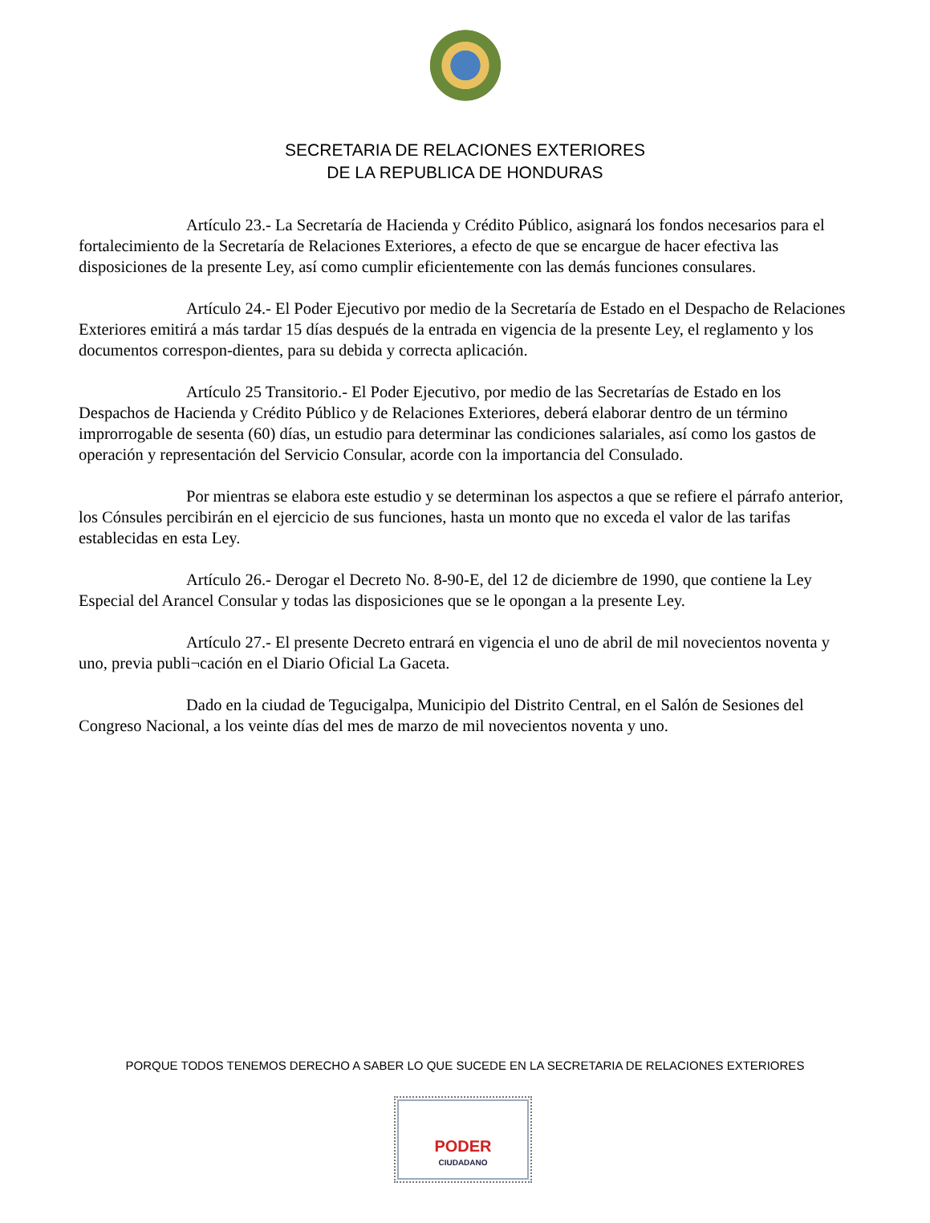SECRETARIA DE RELACIONES EXTERIORES
DE LA REPUBLICA DE HONDURAS
Artículo 23.- La Secretaría de Hacienda y Crédito Público, asignará los fondos necesarios para el fortalecimiento de la Secretaría de Relaciones Exteriores, a efecto de que se encargue de hacer efectiva las disposiciones de la presente Ley, así como cumplir eficientemente con las demás funciones consulares.
Artículo 24.- El Poder Ejecutivo por medio de la Secretaría de Estado en el Despacho de Relaciones Exteriores emitirá a más tardar 15 días después de la entrada en vigencia de la presente Ley, el reglamento y los documentos correspon-dientes, para su debida y correcta aplicación.
Artículo 25 Transitorio.- El Poder Ejecutivo, por medio de las Secretarías de Estado en los Despachos de Hacienda y Crédito Público y de Relaciones Exteriores, deberá elaborar dentro de un término improrrogable de sesenta (60) días, un estudio para determinar las condiciones salariales, así como los gastos de operación y representación del Servicio Consular, acorde con la importancia del Consulado.
Por mientras se elabora este estudio y se determinan los aspectos a que se refiere el párrafo anterior, los Cónsules percibirán en el ejercicio de sus funciones, hasta un monto que no exceda el valor de las tarifas establecidas en esta Ley.
Artículo 26.- Derogar el Decreto No. 8-90-E, del 12 de diciembre de 1990, que contiene la Ley Especial del Arancel Consular y todas las disposiciones que se le opongan a la presente Ley.
Artículo 27.- El presente Decreto entrará en vigencia el uno de abril de mil novecientos noventa y uno, previa publi¬cación en el Diario Oficial La Gaceta.
Dado en la ciudad de Tegucigalpa, Municipio del Distrito Central, en el Salón de Sesiones del Congreso Nacional, a los veinte días del mes de marzo de mil novecientos noventa y uno.
PORQUE TODOS TENEMOS DERECHO A SABER LO QUE SUCEDE EN LA SECRETARIA DE RELACIONES EXTERIORES
PODER
CIUDADANO